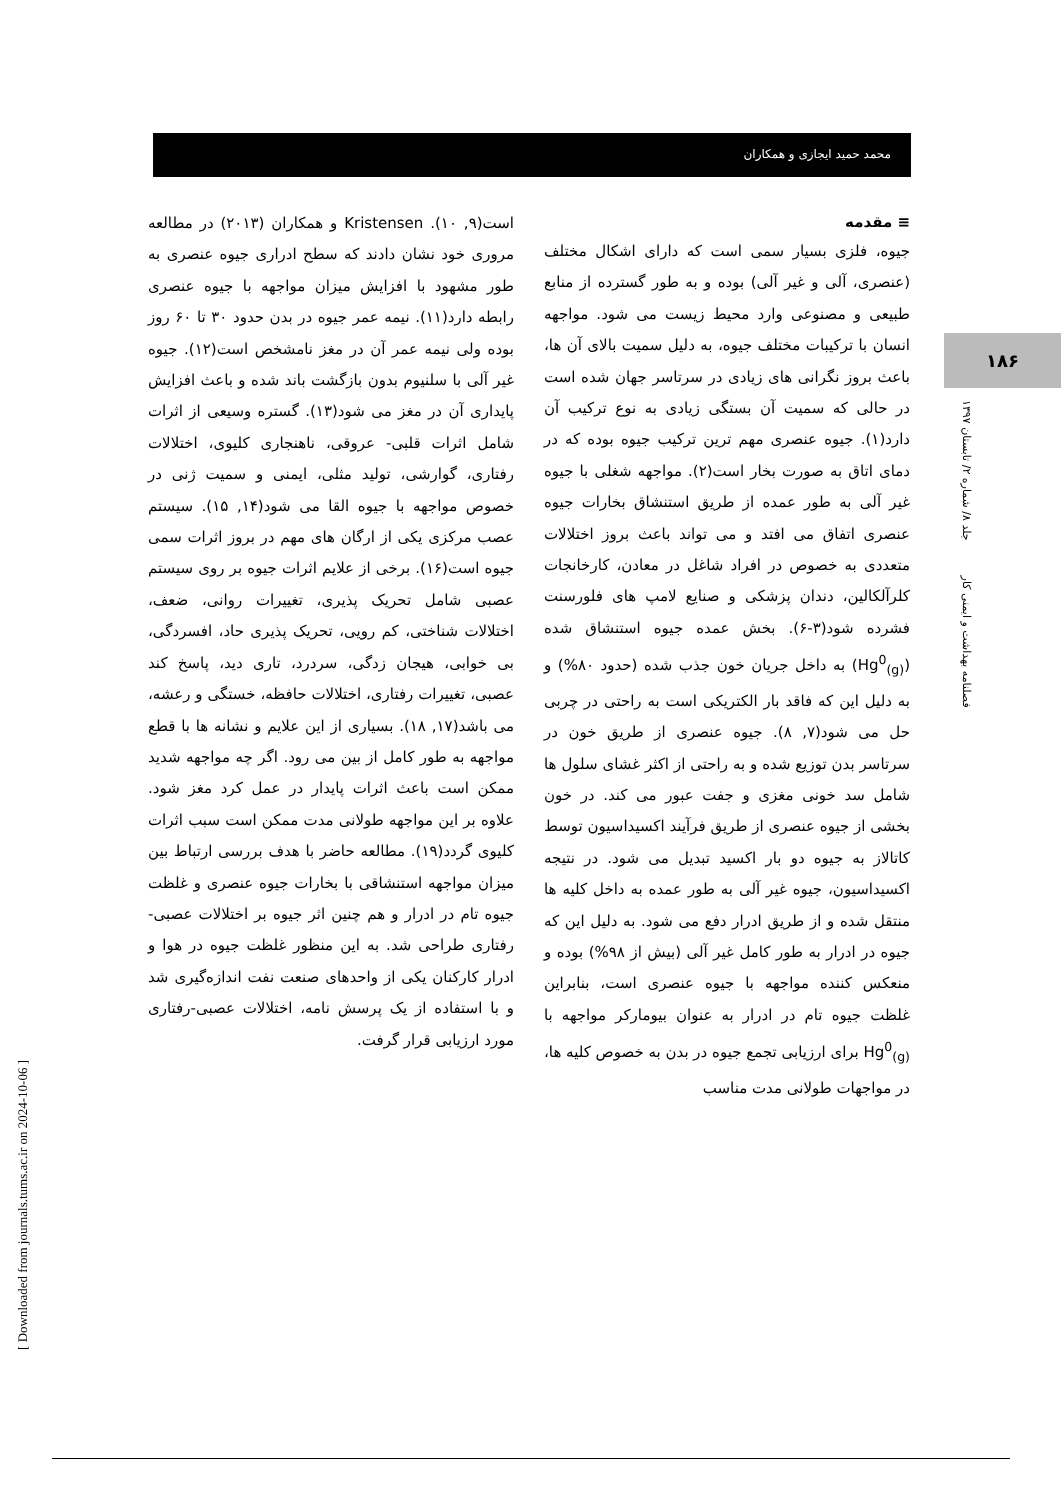محمد حمید ایجازی و همکاران
۱۸۶
فصلنامه بهداشت و ایمنی کار جلد ۸/ شماره ۲/ تابستان ۱۳۹۷
≡ مقدمه
جیوه، فلزی بسیار سمی است که دارای اشکال مختلف (عنصری، آلی و غیر آلی) بوده و به طور گسترده از منابع طبیعی و مصنوعی وارد محیط زیست می شود. مواجهه انسان با ترکیبات مختلف جیوه، به دلیل سمیت بالای آن ها، باعث بروز نگرانی های زیادی در سرتاسر جهان شده است در حالی که سمیت آن بستگی زیادی به نوع ترکیب آن دارد(۱). جیوه عنصری مهم ترین ترکیب جیوه بوده که در دمای اتاق به صورت بخار است(۲). مواجهه شغلی با جیوه غیر آلی به طور عمده از طریق استنشاق بخارات جیوه عنصری اتفاق می افتد و می تواند باعث بروز اختلالات متعددی به خصوص در افراد شاغل در معادن، کارخانجات کلرآلکالین، دندان پزشکی و صنایع لامپ های فلورسنت فشرده شود(۳-۶). بخش عمده جیوه استنشاق شده (Hg<sup>0</sup><sub>(g)</sub>) به داخل جریان خون جذب شده (حدود ۸۰%) و به دلیل این که فاقد بار الکتریکی است به راحتی در چربی حل می شود(۷, ۸). جیوه عنصری از طریق خون در سرتاسر بدن توزیع شده و به راحتی از اکثر غشای سلول ها شامل سد خونی مغزی و جفت عبور می کند. در خون بخشی از جیوه عنصری از طریق فرآیند اکسیداسیون توسط کاتالاز به جیوه دو بار اکسید تبدیل می شود. در نتیجه اکسیداسیون، جیوه غیر آلی به طور عمده به داخل کلیه ها منتقل شده و از طریق ادرار دفع می شود. به دلیل این که جیوه در ادرار به طور کامل غیر آلی (بیش از ۹۸%) بوده و منعکس کننده مواجهه با جیوه عنصری است، بنابراین غلظت جیوه تام در ادرار به عنوان بیومارکر مواجهه با Hg<sup>0</sup><sub>(g)</sub> برای ارزیابی تجمع جیوه در بدن به خصوص کلیه ها، در مواجهات طولانی مدت مناسب
است(۹, ۱۰). Kristensen و همکاران (۲۰۱۳) در مطالعه مروری خود نشان دادند که سطح ادراری جیوه عنصری به طور مشهود با افزایش میزان مواجهه با جیوه عنصری رابطه دارد(۱۱). نیمه عمر جیوه در بدن حدود ۳۰ تا ۶۰ روز بوده ولی نیمه عمر آن در مغز نامشخص است(۱۲). جیوه غیر آلی با سلنیوم بدون بازگشت باند شده و باعث افزایش پایداری آن در مغز می شود(۱۳). گستره وسیعی از اثرات شامل اثرات قلبی- عروقی، ناهنجاری کلیوی، اختلالات رفتاری، گوارشی، تولید مثلی، ایمنی و سمیت ژنی در خصوص مواجهه با جیوه القا می شود(۱۴, ۱۵). سیستم عصب مرکزی یکی از ارگان های مهم در بروز اثرات سمی جیوه است(۱۶). برخی از علایم اثرات جیوه بر روی سیستم عصبی شامل تحریک پذیری، تغییرات روانی، ضعف، اختلالات شناختی، کم رویی، تحریک پذیری حاد، افسردگی، بی خوابی، هیجان زدگی، سردرد، تاری دید، پاسخ کند عصبی، تغییرات رفتاری، اختلالات حافظه، خستگی و رعشه، می باشد(۱۷, ۱۸). بسیاری از این علایم و نشانه ها با قطع مواجهه به طور کامل از بین می رود. اگر چه مواجهه شدید ممکن است باعث اثرات پایدار در عمل کرد مغز شود. علاوه بر این مواجهه طولانی مدت ممکن است سبب اثرات کلیوی گردد(۱۹). مطالعه حاضر با هدف بررسی ارتباط بین میزان مواجهه استنشاقی با بخارات جیوه عنصری و غلظت جیوه تام در ادرار و هم چنین اثر جیوه بر اختلالات عصبی-رفتاری طراحی شد. به این منظور غلظت جیوه در هوا و ادرار کارکنان یکی از واحدهای صنعت نفت اندازه‌گیری شد و با استفاده از یک پرسش نامه، اختلالات عصبی-رفتاری مورد ارزیابی قرار گرفت.
[ Downloaded from journals.tums.ac.ir on 2024-10-06 ]